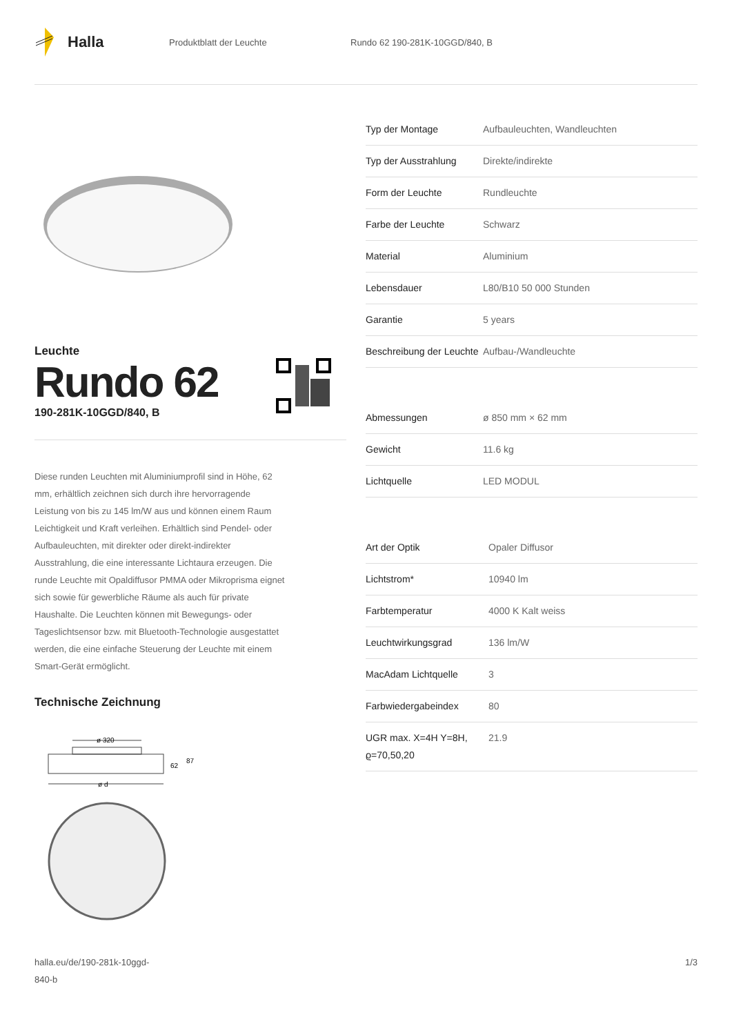Halla
Produktblatt der Leuchte Rundo 62 190-281K-10GGD/840, B
Leuchte
Rundo 62
190-281K-10GGD/840, B
Diese runden Leuchten mit Aluminiumprofil sind in Höhe, 62 mm, erhältlich zeichnen sich durch ihre hervorragende Leistung von bis zu 145 lm/W aus und können einem Raum Leichtigkeit und Kraft verleihen. Erhältlich sind Pendel- oder Aufbauleuchten, mit direkter oder direkt-indirekter Ausstrahlung, die eine interessante Lichtaura erzeugen. Die runde Leuchte mit Opaldiffusor PMMA oder Mikroprisma eignet sich sowie für gewerbliche Räume als auch für private Haushalte. Die Leuchten können mit Bewegungs- oder Tageslichtsensor bzw. mit Bluetooth-Technologie ausgestattet werden, die eine einfache Steuerung der Leuchte mit einem Smart-Gerät ermöglicht.
Technische Zeichnung
ø 320
62
87
ø d
| Typ der Montage | Aufbauleuchten, Wandleuchten |
| Typ der Ausstrahlung | Direkte/indirekte |
| Form der Leuchte | Rundleuchte |
| Farbe der Leuchte | Schwarz |
| Material | Aluminium |
| Lebensdauer | L80/B10 50 000 Stunden |
| Garantie | 5 years |
| Beschreibung der Leuchte | Aufbau-/Wandleuchte |
| Abmessungen | ø 850 mm × 62 mm |
| Gewicht | 11.6 kg |
| Lichtquelle | LED MODUL |
| Art der Optik | Opaler Diffusor |
| Lichtstrom* | 10940 lm |
| Farbtemperatur | 4000 K Kalt weiss |
| Leuchtwirkungsgrad | 136 lm/W |
| MacAdam Lichtquelle | 3 |
| Farbwiedergabeindex | 80 |
| UGR max. X=4H Y=8H, ϱ=70,50,20 | 21.9 |
halla.eu/de/190-281k-10ggd-
840-b
1/3